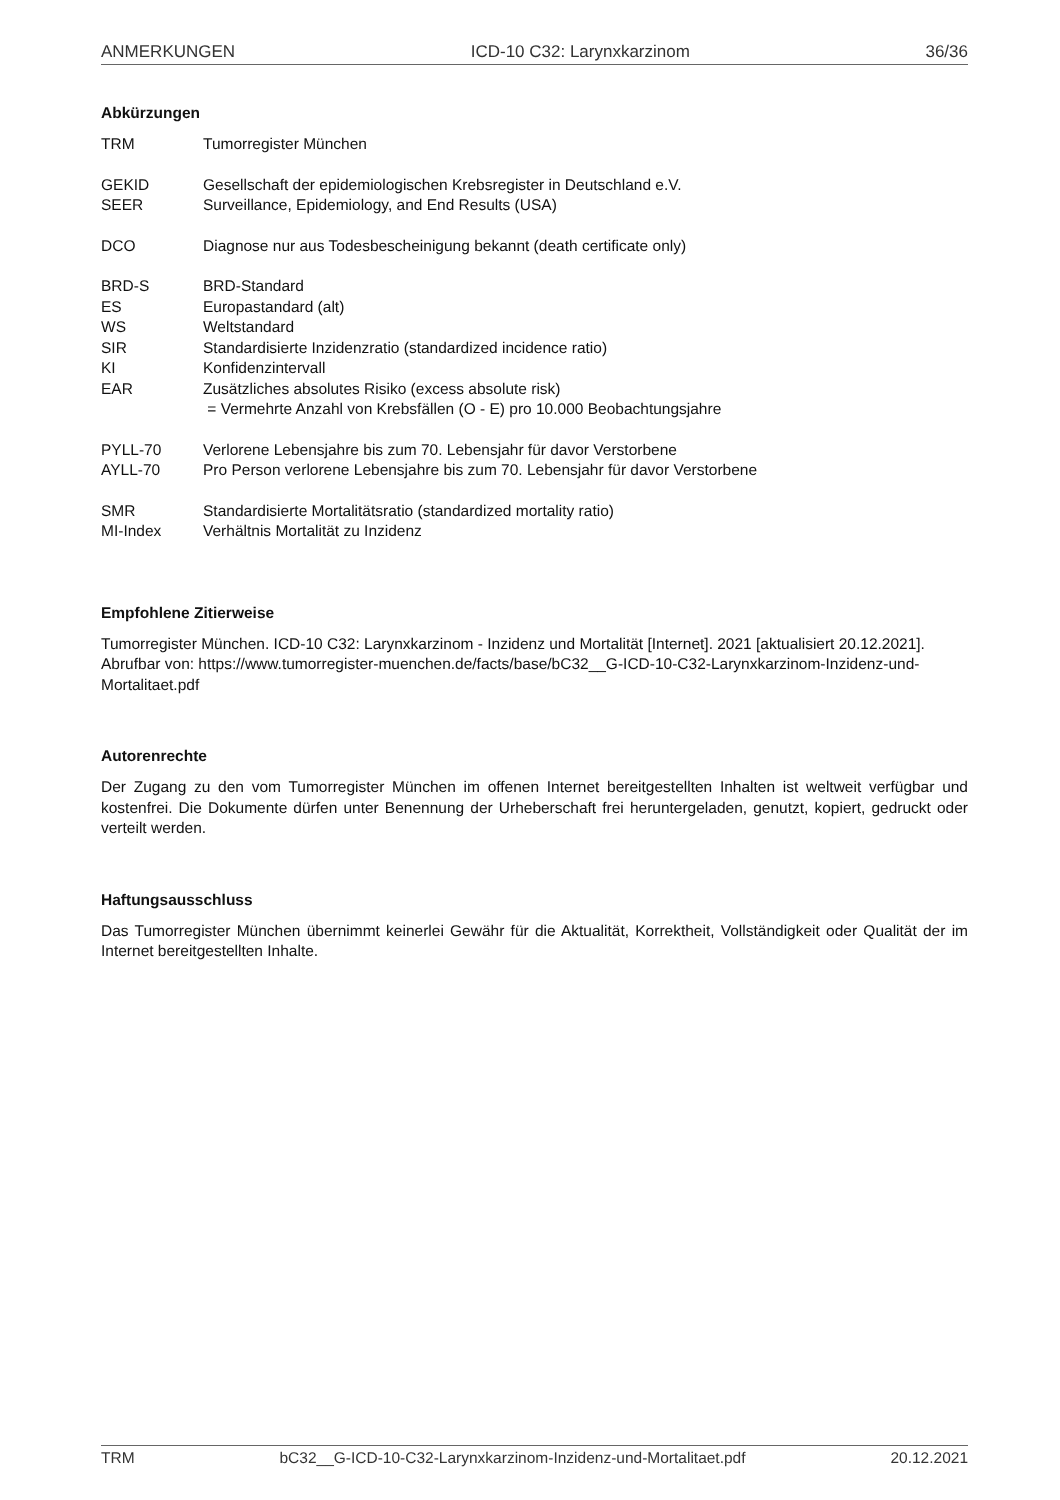ANMERKUNGEN ICD-10 C32: Larynxkarzinom 36/36
Abkürzungen
| TRM | Tumorregister München |
| GEKID | Gesellschaft der epidemiologischen Krebsregister in Deutschland e.V. |
| SEER | Surveillance, Epidemiology, and End Results (USA) |
| DCO | Diagnose nur aus Todesbescheinigung bekannt (death certificate only) |
| BRD-S | BRD-Standard |
| ES | Europastandard (alt) |
| WS | Weltstandard |
| SIR | Standardisierte Inzidenzratio (standardized incidence ratio) |
| KI | Konfidenzintervall |
| EAR | Zusätzliches absolutes Risiko (excess absolute risk) = Vermehrte Anzahl von Krebsfällen (O - E) pro 10.000 Beobachtungsjahre |
| PYLL-70 | Verlorene Lebensjahre bis zum 70. Lebensjahr für davor Verstorbene |
| AYLL-70 | Pro Person verlorene Lebensjahre bis zum 70. Lebensjahr für davor Verstorbene |
| SMR | Standardisierte Mortalitätsratio (standardized mortality ratio) |
| MI-Index | Verhältnis Mortalität zu Inzidenz |
Empfohlene Zitierweise
Tumorregister München. ICD-10 C32: Larynxkarzinom - Inzidenz und Mortalität [Internet]. 2021 [aktualisiert 20.12.2021]. Abrufbar von: https://www.tumorregister-muenchen.de/facts/base/bC32__G-ICD-10-C32-Larynxkarzinom-Inzidenz-und-Mortalitaet.pdf
Autorenrechte
Der Zugang zu den vom Tumorregister München im offenen Internet bereitgestellten Inhalten ist weltweit verfügbar und kostenfrei. Die Dokumente dürfen unter Benennung der Urheberschaft frei heruntergeladen, genutzt, kopiert, gedruckt oder verteilt werden.
Haftungsausschluss
Das Tumorregister München übernimmt keinerlei Gewähr für die Aktualität, Korrektheit, Vollständigkeit oder Qualität der im Internet bereitgestellten Inhalte.
TRM bC32__G-ICD-10-C32-Larynxkarzinom-Inzidenz-und-Mortalitaet.pdf 20.12.2021